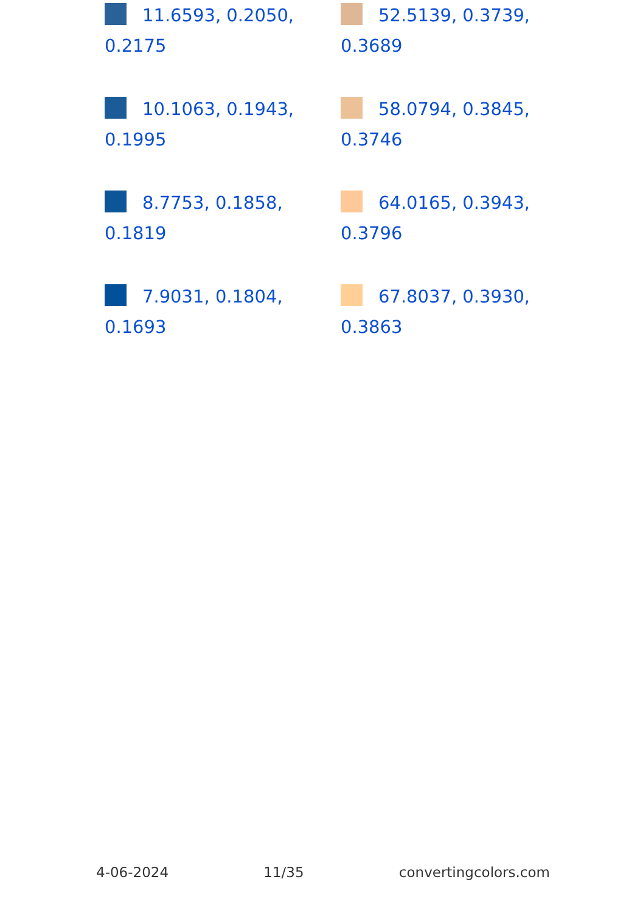11.6593, 0.2050, 0.2175
52.5139, 0.3739, 0.3689
10.1063, 0.1943, 0.1995
58.0794, 0.3845, 0.3746
8.7753, 0.1858, 0.1819
64.0165, 0.3943, 0.3796
7.9031, 0.1804, 0.1693
67.8037, 0.3930, 0.3863
4-06-2024 11/35 convertingcolors.com